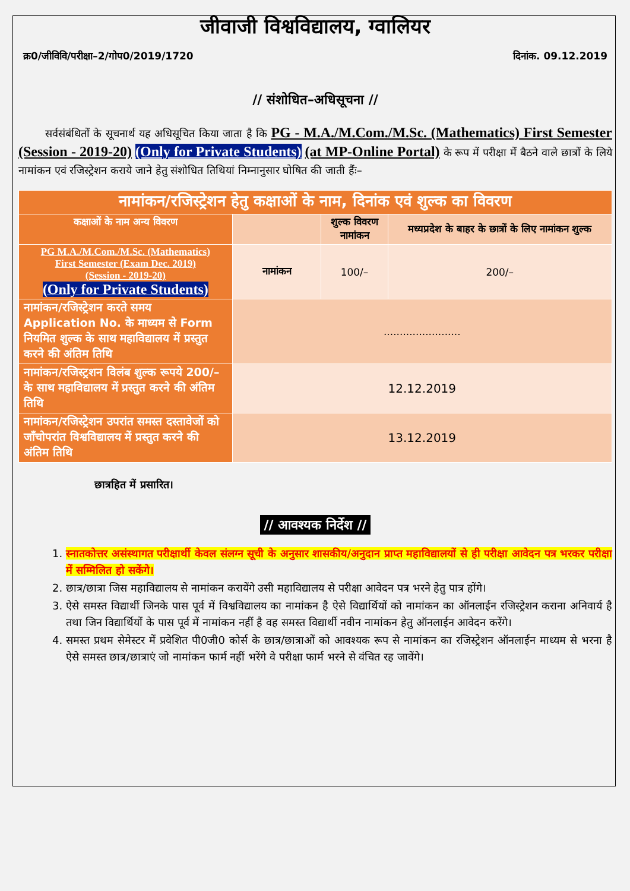जीवाजी विश्वविद्यालय, ग्वालियर
क्र0/जीविवि/परीक्षा–2/गोप0/2019/1720 दिनांक. 09.12.2019
// संशोधित–अधिसूचना //
सर्वसंबंधितों के सूचनार्थ यह अधिसूचित किया जाता है कि PG - M.A./M.Com./M.Sc. (Mathematics) First Semester (Session - 2019-20) (Only for Private Students) (at MP-Online Portal) के रूप में परीक्षा में बैठने वाले छात्रों के लिये नामांकन एवं रजिस्ट्रेशन कराये जाने हेतु संशोधित तिथियां निम्नानुसार घोषित की जाती हैंः–
| नामांकन/रजिस्ट्रेशन हेतु कक्षाओं के नाम, दिनांक एवं शुल्क का विवरण | | | |
| --- | --- | --- | --- |
| कक्षाओं के नाम अन्य विवरण | | शुल्क विवरण नामांकन | मध्यप्रदेश के बाहर के छात्रों के लिए नामांकन शुल्क |
| PG M.A./M.Com./M.Sc. (Mathematics) First Semester (Exam Dec. 2019) (Session - 2019-20) (Only for Private Students) | नामांकन | 100/– | 200/– |
| नामांकन/रजिस्ट्रेशन करते समय Application No. के माध्यम से Form नियमित शुल्क के साथ महाविद्यालय में प्रस्तुत करने की अंतिम तिथि | ........................ | | |
| नामांकन/रजिस्ट्रशन विलंब शुल्क रूपये 200/– के साथ महाविद्यालय में प्रस्तुत करने की अंतिम तिथि | 12.12.2019 | | |
| नामांकन/रजिस्ट्रेशन उपरांत समस्त दस्तावेजों को जॉंचोपरांत विश्वविद्यालय में प्रस्तुत करने की अंतिम तिथि | 13.12.2019 | | |
छात्रहित में प्रसारित।
// आवश्यक निर्देश //
1. स्नातकोत्तर असंस्थागत परीक्षार्थी केवल संलग्न सूची के अनुसार शासकीय/अनुदान प्राप्त महाविद्यालयों से ही परीक्षा आवेदन पत्र भरकर परीक्षा में सम्मिलित हो सकेंगे।
2. छात्र/छात्रा जिस महाविद्यालय से नामांकन करायेंगे उसी महाविद्यालय से परीक्षा आवेदन पत्र भरने हेतु पात्र होंगे।
3. ऐसे समस्त विद्यार्थी जिनके पास पूर्व में विश्वविद्यालय का नामांकन है ऐसे विद्यार्थियों को नामांकन का ऑनलाईन रजिस्ट्रेशन कराना अनिवार्य है तथा जिन विद्यार्थियों के पास पूर्व में नामांकन नहीं है वह समस्त विद्यार्थी नवीन नामांकन हेतु ऑनलाईन आवेदन करेंगे।
4. समस्त प्रथम सेमेस्टर में प्रवेशित पी0जी0 कोर्स के छात्र/छात्राओं को आवश्यक रूप से नामांकन का रजिस्ट्रेशन ऑनलाईन माध्यम से भरना है ऐसे समस्त छात्र/छात्राएं जो नामांकन फार्म नहीं भरेंगे वे परीक्षा फार्म भरने से वंचित रह जावेंगे।